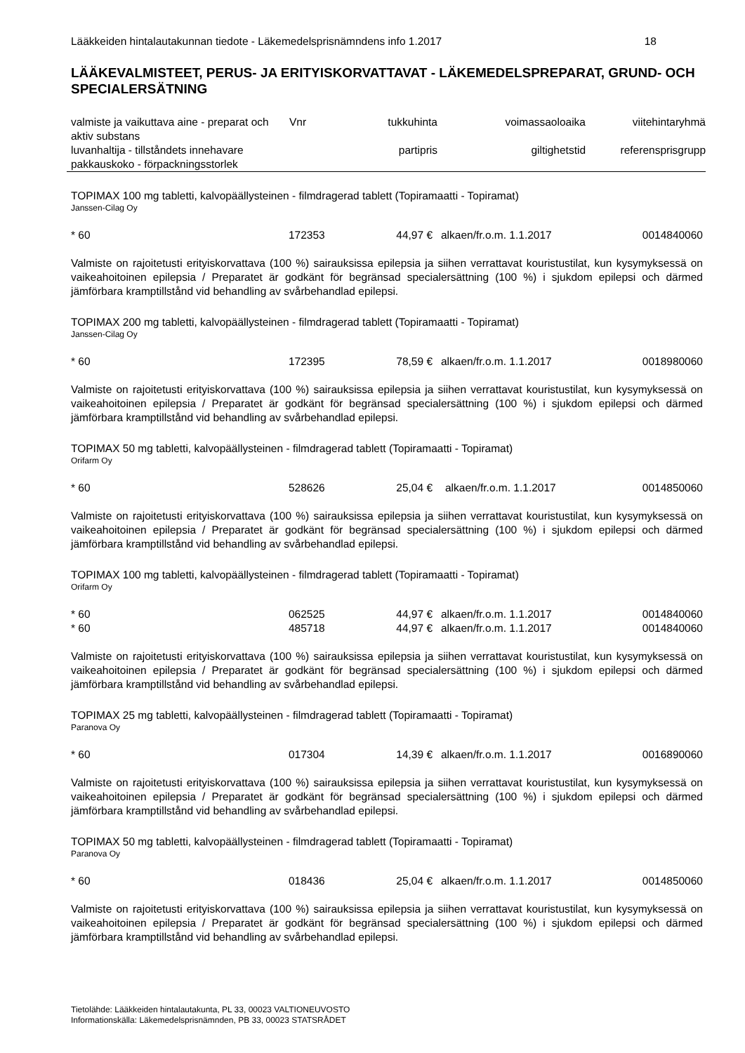Lääkkeiden hintalautakunnan tiedote - Läkemedelsprisnämndens info 1.2017 18
LÄÄKEVALMISTEET, PERUS- JA ERITYISKORVATTAVAT - LÄKEMEDELSPREPARAT, GRUND- OCH SPECIALERSÄTNING
| valmiste ja vaikuttava aine - preparat och aktiv substans | Vnr | tukkuhinta | voimassaoloaika | viitehintaryhmä |
| luvanhaltija - tillståndets innehavare pakkauskoko - förpackningsstorlek | | partipris | giltighetstid | referensprisgrupp |
TOPIMAX 100 mg tabletti, kalvopäällysteinen - filmdragerad tablett (Topiramaatti - Topiramat)
Janssen-Cilag Oy
| * 60 | 172353 | 44,97 € | alkaen/fr.o.m. 1.1.2017 | 0014840060 |
Valmiste on rajoitetusti erityiskorvattava (100 %) sairauksissa epilepsia ja siihen verrattavat kouristustilat, kun kysymyksessä on vaikeahoitoinen epilepsia / Preparatet är godkänt för begränsad specialersättning (100 %) i sjukdom epilepsi och därmed jämförbara kramptillstånd vid behandling av svårbehandlad epilepsi.
TOPIMAX 200 mg tabletti, kalvopäällysteinen - filmdragerad tablett (Topiramaatti - Topiramat)
Janssen-Cilag Oy
| * 60 | 172395 | 78,59 € | alkaen/fr.o.m. 1.1.2017 | 0018980060 |
Valmiste on rajoitetusti erityiskorvattava (100 %) sairauksissa epilepsia ja siihen verrattavat kouristustilat, kun kysymyksessä on vaikeahoitoinen epilepsia / Preparatet är godkänt för begränsad specialersättning (100 %) i sjukdom epilepsi och därmed jämförbara kramptillstånd vid behandling av svårbehandlad epilepsi.
TOPIMAX 50 mg tabletti, kalvopäällysteinen - filmdragerad tablett (Topiramaatti - Topiramat)
Orifarm Oy
| * 60 | 528626 | 25,04 € | alkaen/fr.o.m. 1.1.2017 | 0014850060 |
Valmiste on rajoitetusti erityiskorvattava (100 %) sairauksissa epilepsia ja siihen verrattavat kouristustilat, kun kysymyksessä on vaikeahoitoinen epilepsia / Preparatet är godkänt för begränsad specialersättning (100 %) i sjukdom epilepsi och därmed jämförbara kramptillstånd vid behandling av svårbehandlad epilepsi.
TOPIMAX 100 mg tabletti, kalvopäällysteinen - filmdragerad tablett (Topiramaatti - Topiramat)
Orifarm Oy
| * 60 | 062525 | 44,97 € | alkaen/fr.o.m. 1.1.2017 | 0014840060 |
| * 60 | 485718 | 44,97 € | alkaen/fr.o.m. 1.1.2017 | 0014840060 |
Valmiste on rajoitetusti erityiskorvattava (100 %) sairauksissa epilepsia ja siihen verrattavat kouristustilat, kun kysymyksessä on vaikeahoitoinen epilepsia / Preparatet är godkänt för begränsad specialersättning (100 %) i sjukdom epilepsi och därmed jämförbara kramptillstånd vid behandling av svårbehandlad epilepsi.
TOPIMAX 25 mg tabletti, kalvopäällysteinen - filmdragerad tablett (Topiramaatti - Topiramat)
Paranova Oy
| * 60 | 017304 | 14,39 € | alkaen/fr.o.m. 1.1.2017 | 0016890060 |
Valmiste on rajoitetusti erityiskorvattava (100 %) sairauksissa epilepsia ja siihen verrattavat kouristustilat, kun kysymyksessä on vaikeahoitoinen epilepsia / Preparatet är godkänt för begränsad specialersättning (100 %) i sjukdom epilepsi och därmed jämförbara kramptillstånd vid behandling av svårbehandlad epilepsi.
TOPIMAX 50 mg tabletti, kalvopäällysteinen - filmdragerad tablett (Topiramaatti - Topiramat)
Paranova Oy
| * 60 | 018436 | 25,04 € | alkaen/fr.o.m. 1.1.2017 | 0014850060 |
Valmiste on rajoitetusti erityiskorvattava (100 %) sairauksissa epilepsia ja siihen verrattavat kouristustilat, kun kysymyksessä on vaikeahoitoinen epilepsia / Preparatet är godkänt för begränsad specialersättning (100 %) i sjukdom epilepsi och därmed jämförbara kramptillstånd vid behandling av svårbehandlad epilepsi.
Tietolähde: Lääkkeiden hintalautakunta, PL 33, 00023 VALTIONEUVOSTO
Informationskälla: Läkemedelsprisnämnden, PB 33, 00023 STATSRÅDET